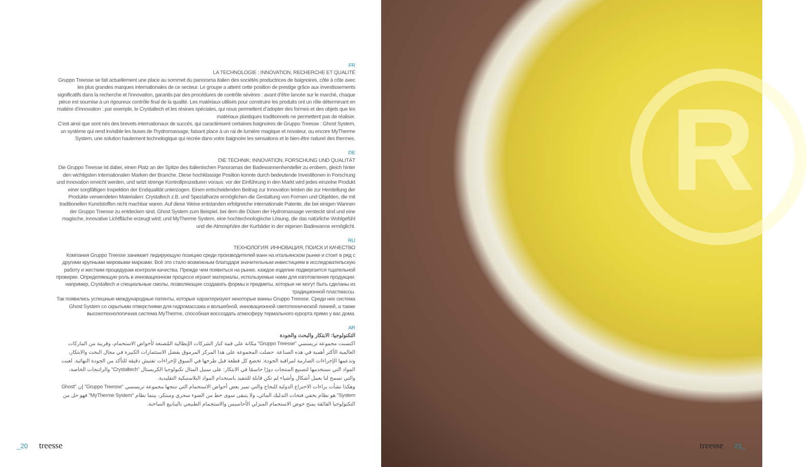FR
LA TECHNOLOGIE : INNOVATION, RECHERCHE ET QUALITÉ
Gruppo Treesse se fait actuellement une place au sommet du panorama italien des sociétés productrices de baignoires, côte à côte avec les plus grandes marques internationales de ce secteur. Le groupe a atteint cette position de prestige grâce aux investissements significatifs dans la recherche et l’innovation, garantis par des procédures de contrôle sévères : avant d’être lancée sur le marché, chaque pièce est soumise à un rigoureux contrôle final de la qualité. Les matériaux utilisés pour construire les produits ont un rôle déterminant en matière d’innovation : par exemple, le Crystaltech et les résines spéciales, qui nous permettent d’adopter des formes et des objets que les matériaux plastiques traditionnels ne permettent pas de réaliser.
C’est ainsi que sont nés des brevets internationaux de succès, qui caractérisent certaines baignoires de Gruppo Treesse : Ghost System, un système qui rend invisible les buses de l’hydromassage, faisant place à un rai de lumière magique et novateur, ou encore MyTherme System, une solution hautement technologique qui recrée dans votre baignoire les sensations et le bien-être naturel des thermes.
DE
DIE TECHNIK: INNOVATION, FORSCHUNG UND QUALITÄT
Die Gruppo Treesse ist dabei, einen Platz an der Spitze des italienischen Panoramas der Badewannenhersteller zu erobern, gleich hinter den wichtigsten internationalen Marken der Branche. Diese hochklassige Position konnte durch bedeutende Investitionen in Forschung und Innovation erreicht werden, und setzt strenge Kontrollprozeduren voraus: vor der Einführung in den Markt wird jedes einzelne Produkt einer sorgfältigen Inspektion der Endqualität unterzogen. Einen entscheidenden Beitrag zur Innovation leisten die zur Herstellung der Produkte verwendeten Materialien: Crystaltech z.B. und Spezialharze ermöglichen die Gestaltung von Formen und Objekten, die mit traditionellen Kunststoffen nicht machbar waren. Auf diese Weise entstanden erfolgreiche internationale Patente, die bei einigen Wannen der Gruppo Treesse zu entdecken sind. Ghost System zum Beispiel, bei dem die Düsen der Hydromassage versteckt sind und eine magische, innovative Lichtfläche erzeugt wird; und MyTherme System, eine hochtechnologische Lösung, die das natürliche Wohlgefühl und die Atmosphäre der Kurbäder in der eigenen Badewanne ermöglicht.
RU
ТЕХНОЛОГИЯ: ИННОВАЦИЯ, ПОИСК И КАЧЕСТВО
Компания Gruppo Treesse занимает лидирующую позицию среди производителей ванн на итальянском рынке и стоит в ряд с другими крупными мировыми марками. Всё это стало возможным благодаря значительным инвестициям в исследовательскую работу и жестким процедурам контроля качества. Прежде чем появиться на рынке, каждое изделие подвергается тщательной проверке. Определяющую роль в инновационном процессе играют материалы, используемые нами для изготовления продукции: например, Crystaltech и специальные смолы, позволяющие создавать формы и предметы, которые не могут быть сделаны из традиционной пластмассы.
Так появились успешные международные патенты, которые характеризуют некоторые ванны Gruppo Treesse. Среди них система Ghost System со скрытыми отверстиями для гидромассажа и волшебной, инновационной светотехнической линией, а также высокотехнологичная система MyTherme, способная воссоздать атмосферу термального курорта прямо у вас дома.
AR
التكنولوجيا: الابتكار والبحث والجودة
اكتسبت مجموعة تريسسي "Gruppo Treesse" مكانة على قمة كبار الشركات الإيطالية المُصنعة لأحواض الاستحمام، وقريبة من الماركات العالمية الأكثر أهمية في هذه الصناعة. حصلت المجموعة على هذا المركز المرموق بفضل الاستثمارات الكبيرة في مجال البحث والابتكار، وتدعمها الإجراءات الصارمة لمراقبة الجودة: تخضع كل قطعة قبل طرحها في السوق لإجراءات تفتيش دقيقة للتأكد من الجودة النهائية. لعبت المواد التي نستخدمها لتصنيع المنتجات دورًا حاسمًا في الابتكار: على سبيل المثال تكنولوجيا الكريستال "Crystaltech" والراتنجات الخاصة، والتي تسمح لنا بعمل أشكال وأشياء لم تكن قابلة للتنفيذ باستخدام المواد البلاستيكية التقليدية.
وهكذا نشأت براءات الاختراع الدولية للنجاح والتي تميز بعض أحواض الاستحمام التي تنتجها مجموعة تريسسي "Gruppo Treesse" إن "Ghost System" هو نظام يخفي فتحات التدليك المائي، ولا يتبقى سوى خط من الضوء سحري ومبتكر، بينما نظام "MyTherme System" فهو حل من التكنولوجيا الفائقة يمنح حوض الاستحمام المنزلي الأحاسيس والاستجمام الطبيعي بالينابيع الساخنة.
_20 treesse
R
treesse 21_